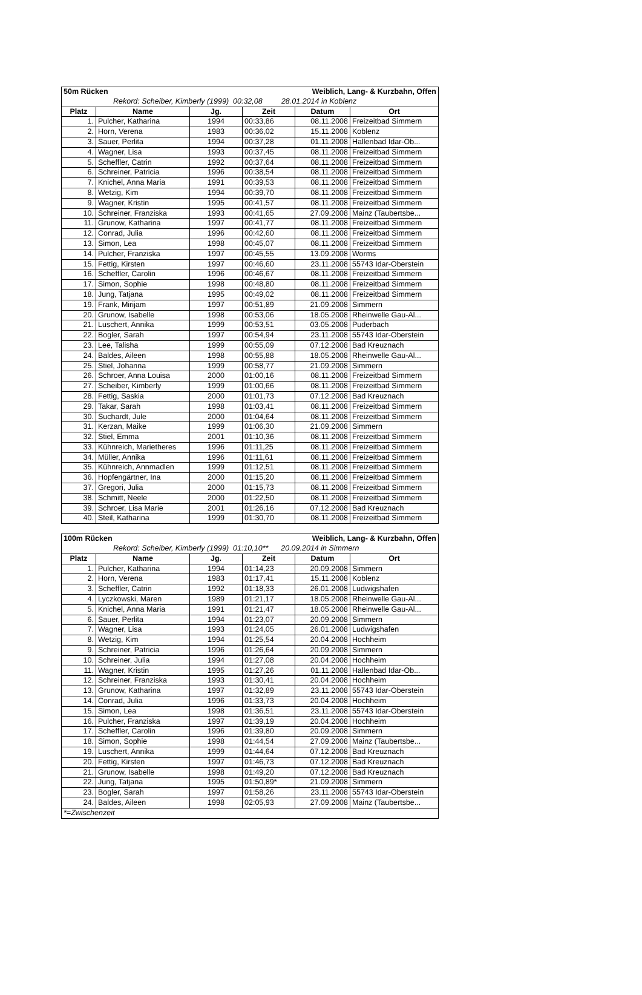| 50m Rücken | | | Weiblich, Lang- & Kurzbahn, Offen | | |
| Rekord: Scheiber, Kimberly (1999) 00:32,08 28.01.2014 in Koblenz | | | | | |
| Platz | Name | Jg. | Zeit | Datum | Ort |
| 1. | Pulcher, Katharina | 1994 | 00:33,86 | 08.11.2008 | Freizeitbad Simmern |
| 2. | Horn, Verena | 1983 | 00:36,02 | 15.11.2008 | Koblenz |
| 3. | Sauer, Perlita | 1994 | 00:37,28 | 01.11.2008 | Hallenbad Idar-Ob... |
| 4. | Wagner, Lisa | 1993 | 00:37,45 | 08.11.2008 | Freizeitbad Simmern |
| 5. | Scheffler, Catrin | 1992 | 00:37,64 | 08.11.2008 | Freizeitbad Simmern |
| 6. | Schreiner, Patricia | 1996 | 00:38,54 | 08.11.2008 | Freizeitbad Simmern |
| 7. | Knichel, Anna Maria | 1991 | 00:39,53 | 08.11.2008 | Freizeitbad Simmern |
| 8. | Wetzig, Kim | 1994 | 00:39,70 | 08.11.2008 | Freizeitbad Simmern |
| 9. | Wagner, Kristin | 1995 | 00:41,57 | 08.11.2008 | Freizeitbad Simmern |
| 10. | Schreiner, Franziska | 1993 | 00:41,65 | 27.09.2008 | Mainz (Taubertsbe... |
| 11. | Grunow, Katharina | 1997 | 00:41,77 | 08.11.2008 | Freizeitbad Simmern |
| 12. | Conrad, Julia | 1996 | 00:42,60 | 08.11.2008 | Freizeitbad Simmern |
| 13. | Simon, Lea | 1998 | 00:45,07 | 08.11.2008 | Freizeitbad Simmern |
| 14. | Pulcher, Franziska | 1997 | 00:45,55 | 13.09.2008 | Worms |
| 15. | Fettig, Kirsten | 1997 | 00:46,60 | 23.11.2008 | 55743 Idar-Oberstein |
| 16. | Scheffler, Carolin | 1996 | 00:46,67 | 08.11.2008 | Freizeitbad Simmern |
| 17. | Simon, Sophie | 1998 | 00:48,80 | 08.11.2008 | Freizeitbad Simmern |
| 18. | Jung, Tatjana | 1995 | 00:49,02 | 08.11.2008 | Freizeitbad Simmern |
| 19. | Frank, Mirijam | 1997 | 00:51,89 | 21.09.2008 | Simmern |
| 20. | Grunow, Isabelle | 1998 | 00:53,06 | 18.05.2008 | Rheinwelle Gau-Al... |
| 21. | Luschert, Annika | 1999 | 00:53,51 | 03.05.2008 | Puderbach |
| 22. | Bogler, Sarah | 1997 | 00:54,94 | 23.11.2008 | 55743 Idar-Oberstein |
| 23. | Lee, Talisha | 1999 | 00:55,09 | 07.12.2008 | Bad Kreuznach |
| 24. | Baldes, Aileen | 1998 | 00:55,88 | 18.05.2008 | Rheinwelle Gau-Al... |
| 25. | Stiel, Johanna | 1999 | 00:58,77 | 21.09.2008 | Simmern |
| 26. | Schroer, Anna Louisa | 2000 | 01:00,16 | 08.11.2008 | Freizeitbad Simmern |
| 27. | Scheiber, Kimberly | 1999 | 01:00,66 | 08.11.2008 | Freizeitbad Simmern |
| 28. | Fettig, Saskia | 2000 | 01:01,73 | 07.12.2008 | Bad Kreuznach |
| 29. | Takar, Sarah | 1998 | 01:03,41 | 08.11.2008 | Freizeitbad Simmern |
| 30. | Suchardt, Jule | 2000 | 01:04,64 | 08.11.2008 | Freizeitbad Simmern |
| 31. | Kerzan, Maike | 1999 | 01:06,30 | 21.09.2008 | Simmern |
| 32. | Stiel, Emma | 2001 | 01:10,36 | 08.11.2008 | Freizeitbad Simmern |
| 33. | Kühnreich, Marietheres | 1996 | 01:11,25 | 08.11.2008 | Freizeitbad Simmern |
| 34. | Müller, Annika | 1996 | 01:11,61 | 08.11.2008 | Freizeitbad Simmern |
| 35. | Kühnreich, Annmadlen | 1999 | 01:12,51 | 08.11.2008 | Freizeitbad Simmern |
| 36. | Hopfengärtner, Ina | 2000 | 01:15,20 | 08.11.2008 | Freizeitbad Simmern |
| 37. | Gregori, Julia | 2000 | 01:15,73 | 08.11.2008 | Freizeitbad Simmern |
| 38. | Schmitt, Neele | 2000 | 01:22,50 | 08.11.2008 | Freizeitbad Simmern |
| 39. | Schroer, Lisa Marie | 2001 | 01:26,16 | 07.12.2008 | Bad Kreuznach |
| 40. | Steil, Katharina | 1999 | 01:30,70 | 08.11.2008 | Freizeitbad Simmern |
| 100m Rücken | | | Weiblich, Lang- & Kurzbahn, Offen | | |
| Rekord: Scheiber, Kimberly (1999) 01:10,10** 20.09.2014 in Simmern | | | | | |
| Platz | Name | Jg. | Zeit | Datum | Ort |
| 1. | Pulcher, Katharina | 1994 | 01:14,23 | 20.09.2008 | Simmern |
| 2. | Horn, Verena | 1983 | 01:17,41 | 15.11.2008 | Koblenz |
| 3. | Scheffler, Catrin | 1992 | 01:18,33 | 26.01.2008 | Ludwigshafen |
| 4. | Lyczkowski, Maren | 1989 | 01:21,17 | 18.05.2008 | Rheinwelle Gau-Al... |
| 5. | Knichel, Anna Maria | 1991 | 01:21,47 | 18.05.2008 | Rheinwelle Gau-Al... |
| 6. | Sauer, Perlita | 1994 | 01:23,07 | 20.09.2008 | Simmern |
| 7. | Wagner, Lisa | 1993 | 01:24,05 | 26.01.2008 | Ludwigshafen |
| 8. | Wetzig, Kim | 1994 | 01:25,54 | 20.04.2008 | Hochheim |
| 9. | Schreiner, Patricia | 1996 | 01:26,64 | 20.09.2008 | Simmern |
| 10. | Schreiner, Julia | 1994 | 01:27,08 | 20.04.2008 | Hochheim |
| 11. | Wagner, Kristin | 1995 | 01:27,26 | 01.11.2008 | Hallenbad Idar-Ob... |
| 12. | Schreiner, Franziska | 1993 | 01:30,41 | 20.04.2008 | Hochheim |
| 13. | Grunow, Katharina | 1997 | 01:32,89 | 23.11.2008 | 55743 Idar-Oberstein |
| 14. | Conrad, Julia | 1996 | 01:33,73 | 20.04.2008 | Hochheim |
| 15. | Simon, Lea | 1998 | 01:36,51 | 23.11.2008 | 55743 Idar-Oberstein |
| 16. | Pulcher, Franziska | 1997 | 01:39,19 | 20.04.2008 | Hochheim |
| 17. | Scheffler, Carolin | 1996 | 01:39,80 | 20.09.2008 | Simmern |
| 18. | Simon, Sophie | 1998 | 01:44,54 | 27.09.2008 | Mainz (Taubertsbe... |
| 19. | Luschert, Annika | 1999 | 01:44,64 | 07.12.2008 | Bad Kreuznach |
| 20. | Fettig, Kirsten | 1997 | 01:46,73 | 07.12.2008 | Bad Kreuznach |
| 21. | Grunow, Isabelle | 1998 | 01:49,20 | 07.12.2008 | Bad Kreuznach |
| 22. | Jung, Tatjana | 1995 | 01:50,89* | 21.09.2008 | Simmern |
| 23. | Bogler, Sarah | 1997 | 01:58,26 | 23.11.2008 | 55743 Idar-Oberstein |
| 24. | Baldes, Aileen | 1998 | 02:05,93 | 27.09.2008 | Mainz (Taubertsbe... |
| *=Zwischenzeit | | | | | |